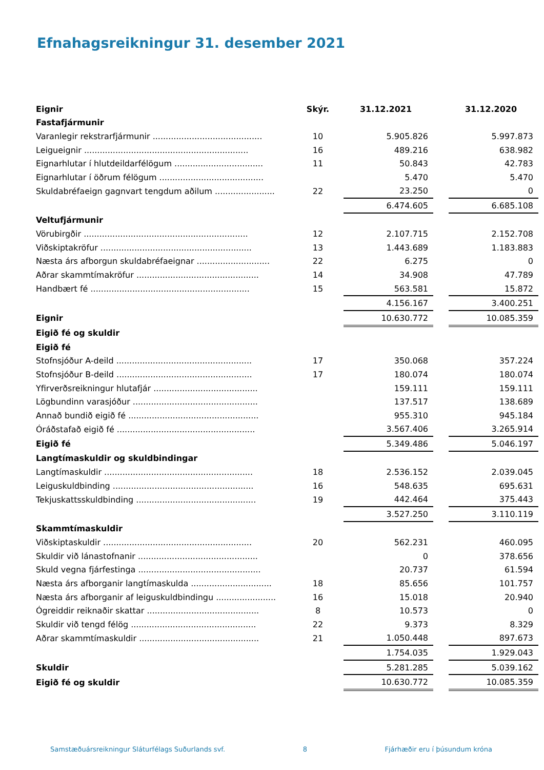Efnahagsreikningur 31. desember 2021
| Eignir | Skýr. | 31.12.2021 | | 31.12.2020 |
| --- | --- | --- | --- | --- |
| Fastafjármunir | | | | |
| Varanlegir rekstrarfjármunir .......................................... | 10 | 5.905.826 | | 5.997.873 |
| Leigueignir ............................................................... | 16 | 489.216 | | 638.982 |
| Eignarhlutar í hlutdeildarfélögum .................................. | 11 | 50.843 | | 42.783 |
| Eignarhlutar í öðrum félögum ........................................ | | 5.470 | | 5.470 |
| Skuldabréfaeign gagnvart tengdum aðilum ....................... | 22 | 23.250 | | 0 |
| | | 6.474.605 | | 6.685.108 |
| Veltufjármunir | | | | |
| Vörubirgðir ............................................................... | 12 | 2.107.715 | | 2.152.708 |
| Viðskiptakröfur .......................................................... | 13 | 1.443.689 | | 1.183.883 |
| Næsta árs afborgun skuldabréfaeignar ............................ | 22 | 6.275 | | 0 |
| Aðrar skammtímakröfur ............................................... | 14 | 34.908 | | 47.789 |
| Handbært fé ............................................................. | 15 | 563.581 | | 15.872 |
| | | 4.156.167 | | 3.400.251 |
| Eignir | | 10.630.772 | | 10.085.359 |
| Eigið fé og skuldir | | | | |
| Eigið fé | | | | |
| Stofnsjóður A-deild .................................................... | 17 | 350.068 | | 357.224 |
| Stofnsjóður B-deild .................................................... | 17 | 180.074 | | 180.074 |
| Yfirverðsreikningur hlutafjár ........................................ | | 159.111 | | 159.111 |
| Lögbundinn varasjóður ................................................ | | 137.517 | | 138.689 |
| Annað bundið eigið fé .................................................. | | 955.310 | | 945.184 |
| Óráðstafað eigið fé ..................................................... | | 3.567.406 | | 3.265.914 |
| Eigið fé | | 5.349.486 | | 5.046.197 |
| Langtímaskuldir og skuldbindingar | | | | |
| Langtímaskuldir ......................................................... | 18 | 2.536.152 | | 2.039.045 |
| Leiguskuldbinding ...................................................... | 16 | 548.635 | | 695.631 |
| Tekjuskattsskuldbinding .............................................. | 19 | 442.464 | | 375.443 |
| | | 3.527.250 | | 3.110.119 |
| Skammtímaskuldir | | | | |
| Viðskiptaskuldir ......................................................... | 20 | 562.231 | | 460.095 |
| Skuldir við lánastofnanir .............................................. | | 0 | | 378.656 |
| Skuld vegna fjárfestinga ............................................... | | 20.737 | | 61.594 |
| Næsta árs afborganir langtímaskulda ............................... | 18 | 85.656 | | 101.757 |
| Næsta árs afborganir af leiguskuldbindingu ....................... | 16 | 15.018 | | 20.940 |
| Ógreiddir reiknaðir skattar ........................................... | 8 | 10.573 | | 0 |
| Skuldir við tengd félög ................................................ | 22 | 9.373 | | 8.329 |
| Aðrar skammtímaskuldir .............................................. | 21 | 1.050.448 | | 897.673 |
| | | 1.754.035 | | 1.929.043 |
| Skuldir | | 5.281.285 | | 5.039.162 |
| Eigið fé og skuldir | | 10.630.772 | | 10.085.359 |
Samstæðuársreikningur Sláturfélags Suðurlands svf. 8 Fjárhæðir eru í þúsundum króna